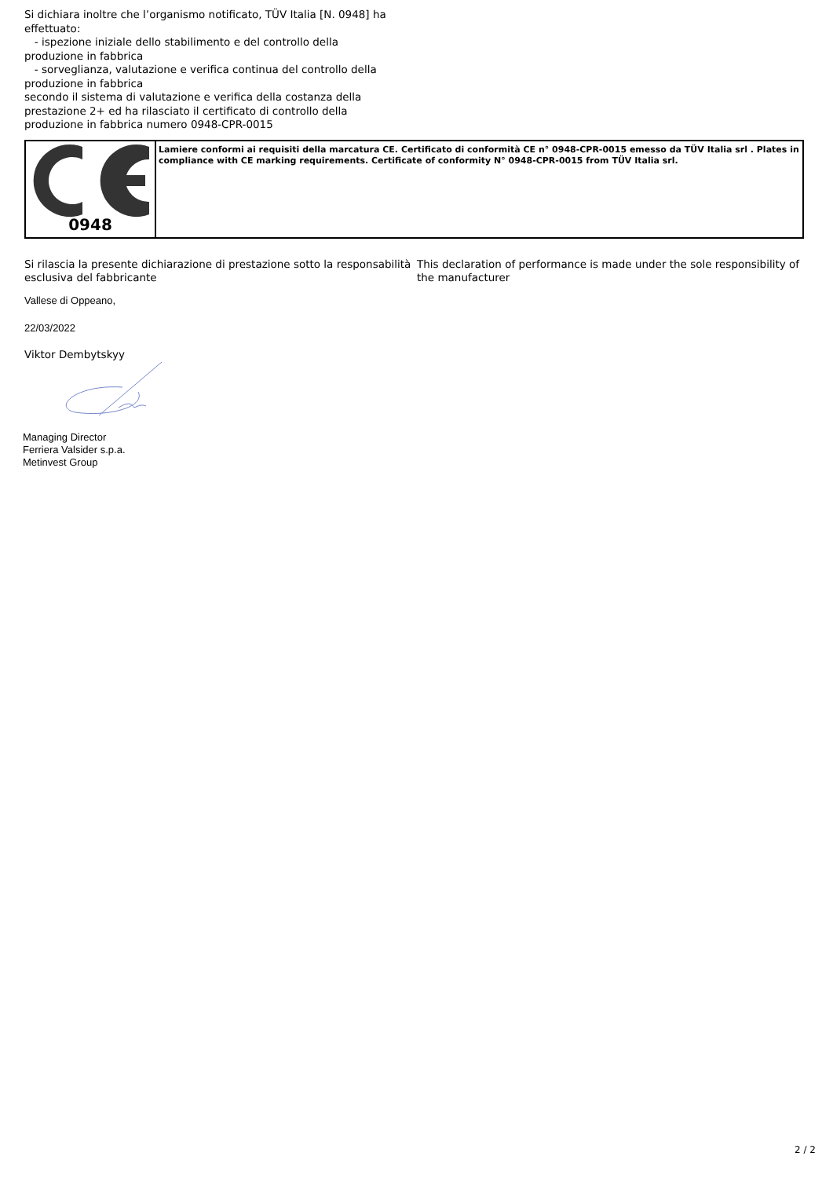Si dichiara inoltre che l’organismo notificato, TÜV Italia [N. 0948] ha effettuato:
- ispezione iniziale dello stabilimento e del controllo della produzione in fabbrica
- sorveglianza, valutazione e verifica continua del controllo della produzione in fabbrica
secondo il sistema di valutazione e verifica della costanza della prestazione 2+ ed ha rilasciato il certificato di controllo della produzione in fabbrica numero 0948-CPR-0015
| 0948 | Lamiere conformi ai requisiti della marcatura CE. Certificato di conformità CE n° 0948-CPR-0015 emesso da TÜV Italia srl . Plates in compliance with CE marking requirements. Certificate of conformity N° 0948-CPR-0015 from TÜV Italia srl. |
Si rilascia la presente dichiarazione di prestazione sotto la responsabilità esclusiva del fabbricante
This declaration of performance is made under the sole responsibility of the manufacturer
Vallese di Oppeano,
22/03/2022
Viktor Dembytskyy
Managing Director
Ferriera Valsider s.p.a.
Metinvest Group
2 / 2